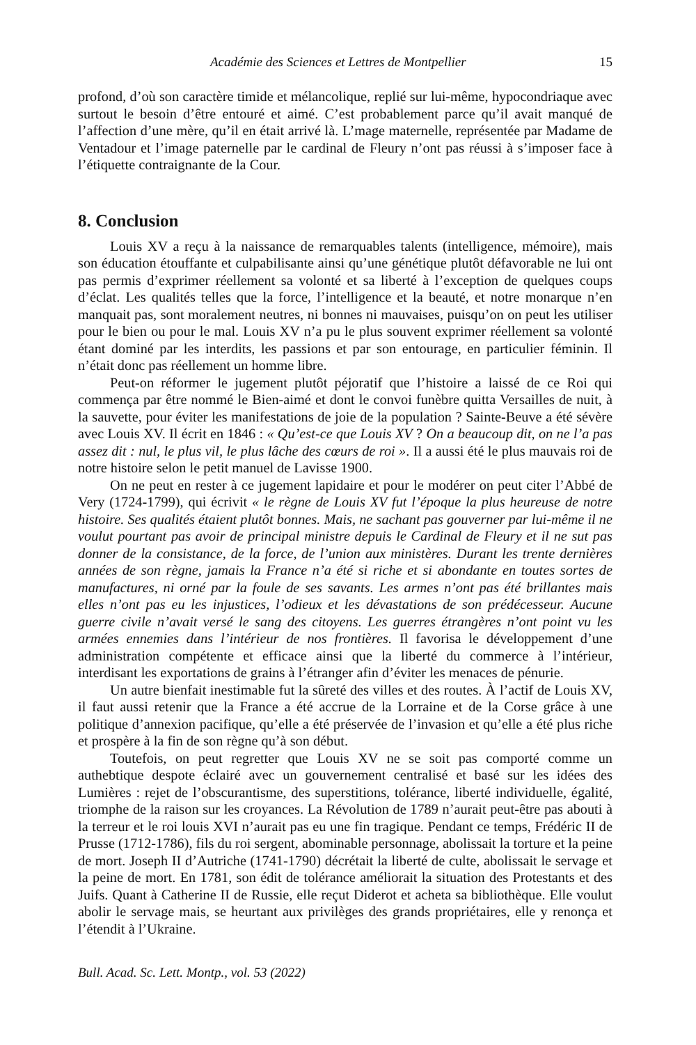Académie des Sciences et Lettres de Montpellier 15
profond, d’où son caractère timide et mélancolique, replié sur lui-même, hypocondriaque avec surtout le besoin d’être entouré et aimé. C’est probablement parce qu’il avait manqué de l’affection d’une mère, qu’il en était arrivé là. L’mage maternelle, représentée par Madame de Ventadour et l’image paternelle par le cardinal de Fleury n’ont pas réussi à s’imposer face à l’étiquette contraignante de la Cour.
8. Conclusion
Louis XV a reçu à la naissance de remarquables talents (intelligence, mémoire), mais son éducation étouffante et culpabilisante ainsi qu’une génétique plutôt défavorable ne lui ont pas permis d’exprimer réellement sa volonté et sa liberté à l’exception de quelques coups d’éclat. Les qualités telles que la force, l’intelligence et la beauté, et notre monarque n’en manquait pas, sont moralement neutres, ni bonnes ni mauvaises, puisqu’on on peut les utiliser pour le bien ou pour le mal. Louis XV n’a pu le plus souvent exprimer réellement sa volonté étant dominé par les interdits, les passions et par son entourage, en particulier féminin. Il n’était donc pas réellement un homme libre.
Peut-on réformer le jugement plutôt péjoratif que l’histoire a laissé de ce Roi qui commença par être nommé le Bien-aimé et dont le convoi funèbre quitta Versailles de nuit, à la sauvette, pour éviter les manifestations de joie de la population ? Sainte-Beuve a été sévère avec Louis XV. Il écrit en 1846 : « Qu’est-ce que Louis XV ? On a beaucoup dit, on ne l’a pas assez dit : nul, le plus vil, le plus lâche des cœurs de roi ». Il a aussi été le plus mauvais roi de notre histoire selon le petit manuel de Lavisse 1900.
On ne peut en rester à ce jugement lapidaire et pour le modérer on peut citer l’Abbé de Very (1724-1799), qui écrivit « le règne de Louis XV fut l’époque la plus heureuse de notre histoire. Ses qualités étaient plutôt bonnes. Mais, ne sachant pas gouverner par lui-même il ne voulut pourtant pas avoir de principal ministre depuis le Cardinal de Fleury et il ne sut pas donner de la consistance, de la force, de l’union aux ministères. Durant les trente dernières années de son règne, jamais la France n’a été si riche et si abondante en toutes sortes de manufactures, ni orné par la foule de ses savants. Les armes n’ont pas été brillantes mais elles n’ont pas eu les injustices, l’odieux et les dévastations de son prédécesseur. Aucune guerre civile n’avait versé le sang des citoyens. Les guerres étrangères n’ont point vu les armées ennemies dans l’intérieur de nos frontières. Il favorisa le développement d’une administration compétente et efficace ainsi que la liberté du commerce à l’intérieur, interdisant les exportations de grains à l’étranger afin d’éviter les menaces de pénurie.
Un autre bienfait inestimable fut la sûreté des villes et des routes. À l’actif de Louis XV, il faut aussi retenir que la France a été accrue de la Lorraine et de la Corse grâce à une politique d’annexion pacifique, qu’elle a été préservée de l’invasion et qu’elle a été plus riche et prospère à la fin de son règne qu’à son début.
Toutefois, on peut regretter que Louis XV ne se soit pas comporté comme un authebtique despote éclairé avec un gouvernement centralisé et basé sur les idées des Lumières : rejet de l’obscurantisme, des superstitions, tolérance, liberté individuelle, égalité, triomphe de la raison sur les croyances. La Révolution de 1789 n’aurait peut-être pas abouti à la terreur et le roi louis XVI n’aurait pas eu une fin tragique. Pendant ce temps, Frédéric II de Prusse (1712-1786), fils du roi sergent, abominable personnage, abolissait la torture et la peine de mort. Joseph II d’Autriche (1741-1790) décrétait la liberté de culte, abolissait le servage et la peine de mort. En 1781, son édit de tolérance améliorait la situation des Protestants et des Juifs. Quant à Catherine II de Russie, elle reçut Diderot et acheta sa bibliothèque. Elle voulut abolir le servage mais, se heurtant aux privilèges des grands propriétaires, elle y renonça et l’étendit à l’Ukraine.
Bull. Acad. Sc. Lett. Montp., vol. 53 (2022)